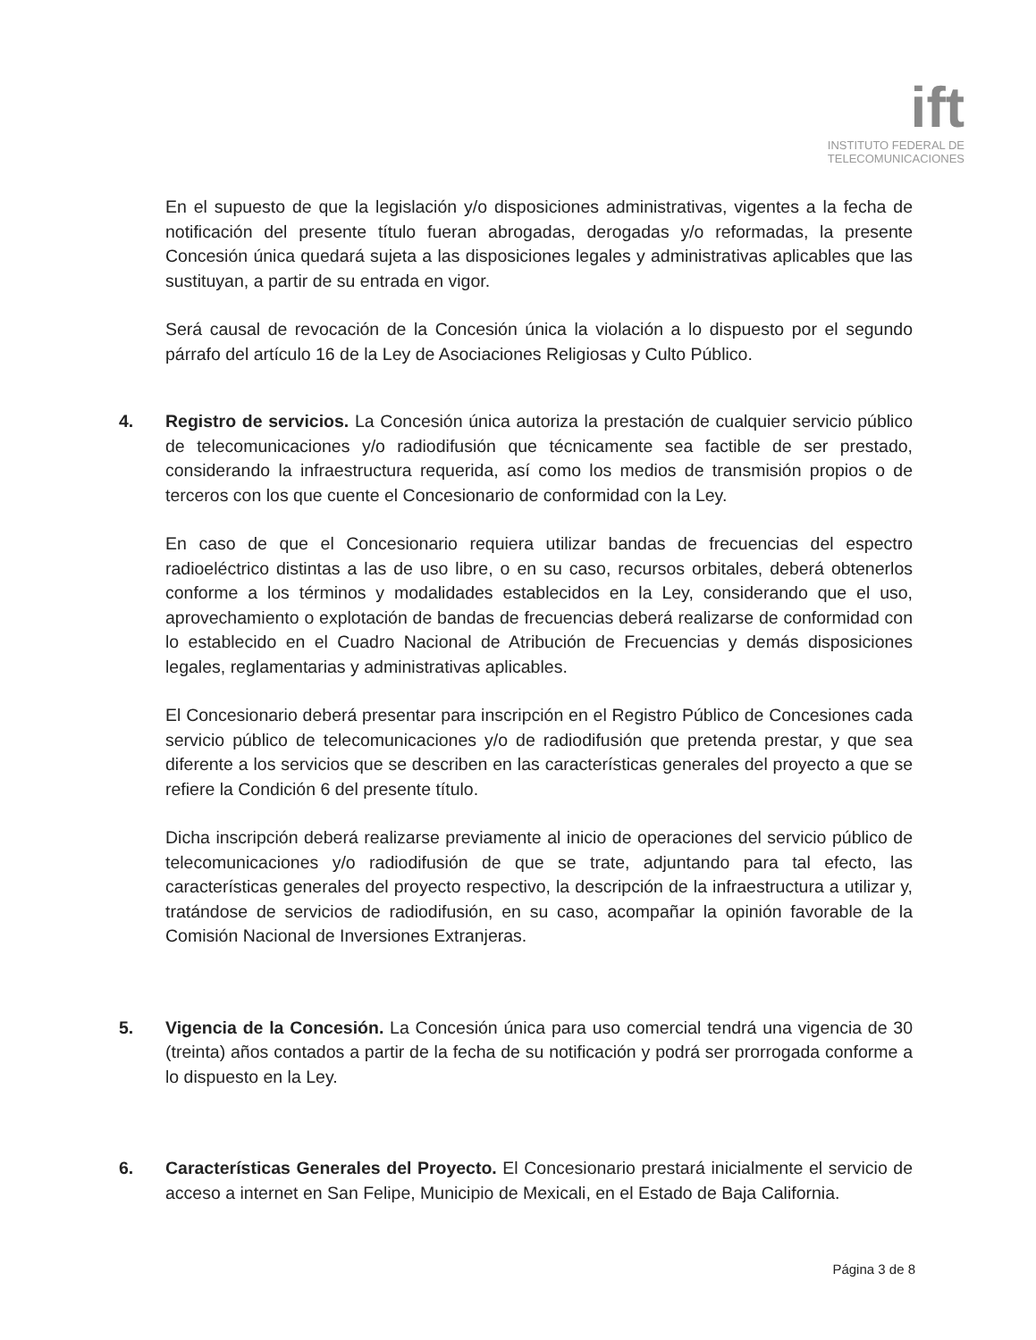ift
INSTITUTO FEDERAL DE
TELECOMUNICACIONES
En el supuesto de que la legislación y/o disposiciones administrativas, vigentes a la fecha de notificación del presente título fueran abrogadas, derogadas y/o reformadas, la presente Concesión única quedará sujeta a las disposiciones legales y administrativas aplicables que las sustituyan, a partir de su entrada en vigor.
Será causal de revocación de la Concesión única la violación a lo dispuesto por el segundo párrafo del artículo 16 de la Ley de Asociaciones Religiosas y Culto Público.
4. Registro de servicios. La Concesión única autoriza la prestación de cualquier servicio público de telecomunicaciones y/o radiodifusión que técnicamente sea factible de ser prestado, considerando la infraestructura requerida, así como los medios de transmisión propios o de terceros con los que cuente el Concesionario de conformidad con la Ley.
En caso de que el Concesionario requiera utilizar bandas de frecuencias del espectro radioeléctrico distintas a las de uso libre, o en su caso, recursos orbitales, deberá obtenerlos conforme a los términos y modalidades establecidos en la Ley, considerando que el uso, aprovechamiento o explotación de bandas de frecuencias deberá realizarse de conformidad con lo establecido en el Cuadro Nacional de Atribución de Frecuencias y demás disposiciones legales, reglamentarias y administrativas aplicables.
El Concesionario deberá presentar para inscripción en el Registro Público de Concesiones cada servicio público de telecomunicaciones y/o de radiodifusión que pretenda prestar, y que sea diferente a los servicios que se describen en las características generales del proyecto a que se refiere la Condición 6 del presente título.
Dicha inscripción deberá realizarse previamente al inicio de operaciones del servicio público de telecomunicaciones y/o radiodifusión de que se trate, adjuntando para tal efecto, las características generales del proyecto respectivo, la descripción de la infraestructura a utilizar y, tratándose de servicios de radiodifusión, en su caso, acompañar la opinión favorable de la Comisión Nacional de Inversiones Extranjeras.
5. Vigencia de la Concesión. La Concesión única para uso comercial tendrá una vigencia de 30 (treinta) años contados a partir de la fecha de su notificación y podrá ser prorrogada conforme a lo dispuesto en la Ley.
6. Características Generales del Proyecto. El Concesionario prestará inicialmente el servicio de acceso a internet en San Felipe, Municipio de Mexicali, en el Estado de Baja California.
Página 3 de 8